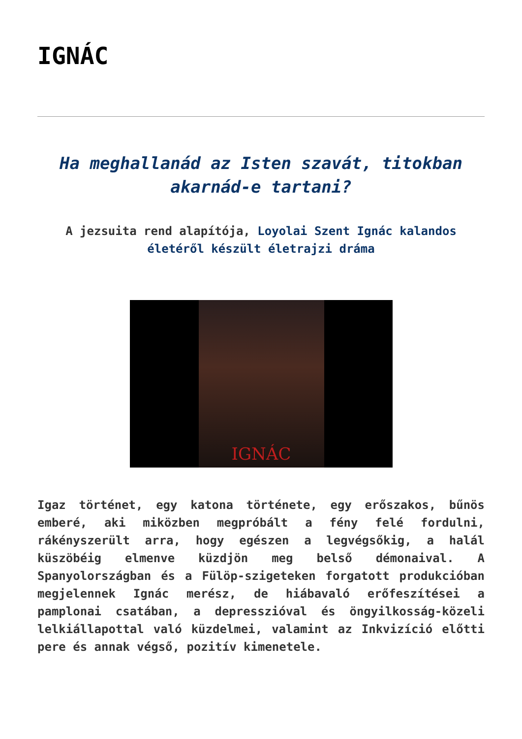IGNÁC
Ha meghallanád az Isten szavát, titokban akarnád-e tartani?
A jezsuita rend alapítója, Loyolai Szent Ignác kalandos életéről készült életrajzi dráma
IGNÁC
Igaz történet, egy katona története, egy erőszakos, bűnös emberé, aki miközben megpróbált a fény felé fordulni, rákényszerült arra, hogy egészen a legvégsőkig, a halál küszöbéig elmenve küzdjön meg belső démonaival. A Spanyolországban és a Fülöp-szigeteken forgatott produkcióban megjelennek Ignác merész, de hiábavaló erőfeszítései a pamplonai csatában, a depresszióval és öngyilkosság-közeli lelkiállapottal való küzdelmei, valamint az Inkvizíció előtti pere és annak végső, pozitív kimenetele.